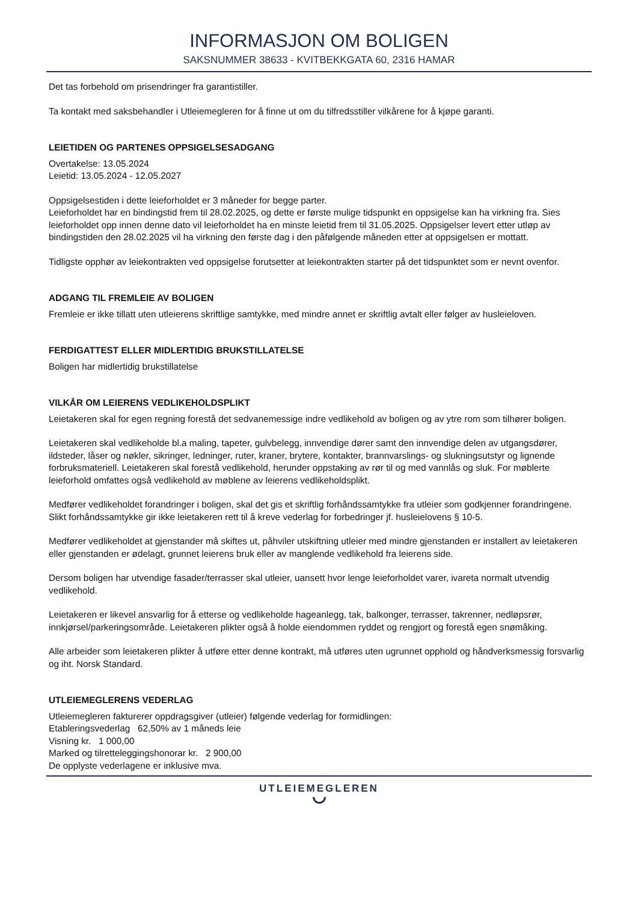INFORMASJON OM BOLIGEN
SAKSNUMMER 38633 - KVITBEKKGATA 60, 2316 HAMAR
Det tas forbehold om prisendringer fra garantistiller.
Ta kontakt med saksbehandler i Utleiemegleren for å finne ut om du tilfredsstiller vilkårene for å kjøpe garanti.
LEIETIDEN OG PARTENES OPPSIGELSESADGANG
Overtakelse: 13.05.2024
Leietid: 13.05.2024 - 12.05.2027
Oppsigelsestiden i dette leieforholdet er 3 måneder for begge parter.
Leieforholdet har en bindingstid frem til 28.02.2025, og dette er første mulige tidspunkt en oppsigelse kan ha virkning fra. Sies leieforholdet opp innen denne dato vil leieforholdet ha en minste leietid frem til 31.05.2025. Oppsigelser levert etter utløp av bindingstiden den 28.02.2025 vil ha virkning den første dag i den påfølgende måneden etter at oppsigelsen er mottatt.
Tidligste opphør av leiekontrakten ved oppsigelse forutsetter at leiekontrakten starter på det tidspunktet som er nevnt ovenfor.
ADGANG TIL FREMLEIE AV BOLIGEN
Fremleie er ikke tillatt uten utleierens skriftlige samtykke, med mindre annet er skriftlig avtalt eller følger av husleieloven.
FERDIGATTEST ELLER MIDLERTIDIG BRUKSTILLATELSE
Boligen har midlertidig brukstillatelse
VILKÅR OM LEIERENS VEDLIKEHOLDSPLIKT
Leietakeren skal for egen regning forestå det sedvanemessige indre vedlikehold av boligen og av ytre rom som tilhører boligen.
Leietakeren skal vedlikeholde bl.a maling, tapeter, gulvbelegg, innvendige dører samt den innvendige delen av utgangsdører, ildsteder, låser og nøkler, sikringer, ledninger, ruter, kraner, brytere, kontakter, brannvarslings- og slukningsutstyr og lignende forbruksmateriell. Leietakeren skal forestå vedlikehold, herunder oppstaking av rør til og med vannlås og sluk. For møblerte leieforhold omfattes også vedlikehold av møblene av leierens vedlikeholdsplikt.
Medfører vedlikeholdet forandringer i boligen, skal det gis et skriftlig forhåndssamtykke fra utleier som godkjenner forandringene. Slikt forhåndssamtykke gir ikke leietakeren rett til å kreve vederlag for forbedringer jf. husleielovens § 10-5.
Medfører vedlikeholdet at gjenstander må skiftes ut, påhviler utskiftning utleier med mindre gjenstanden er installert av leietakeren eller gjenstanden er ødelagt, grunnet leierens bruk eller av manglende vedlikehold fra leierens side.
Dersom boligen har utvendige fasader/terrasser skal utleier, uansett hvor lenge leieforholdet varer, ivareta normalt utvendig vedlikehold.
Leietakeren er likevel ansvarlig for å etterse og vedlikeholde hageanlegg, tak, balkonger, terrasser, takrenner, nedløpsrør, innkjørsel/parkeringsområde. Leietakeren plikter også å holde eiendommen ryddet og rengjort og forestå egen snømåking.
Alle arbeider som leietakeren plikter å utføre etter denne kontrakt, må utføres uten ugrunnet opphold og håndverksmessig forsvarlig og iht. Norsk Standard.
UTLEIEMEGLERENS VEDERLAG
Utleiemegleren fakturerer oppdragsgiver (utleier) følgende vederlag for formidlingen:
Etableringsvederlag 62,50% av 1 måneds leie
Visning kr. 1 000,00
Marked og tilretteleggingshonorar kr. 2 900,00
De opplyste vederlagene er inklusive mva.
UTLEIEMEGLEREN